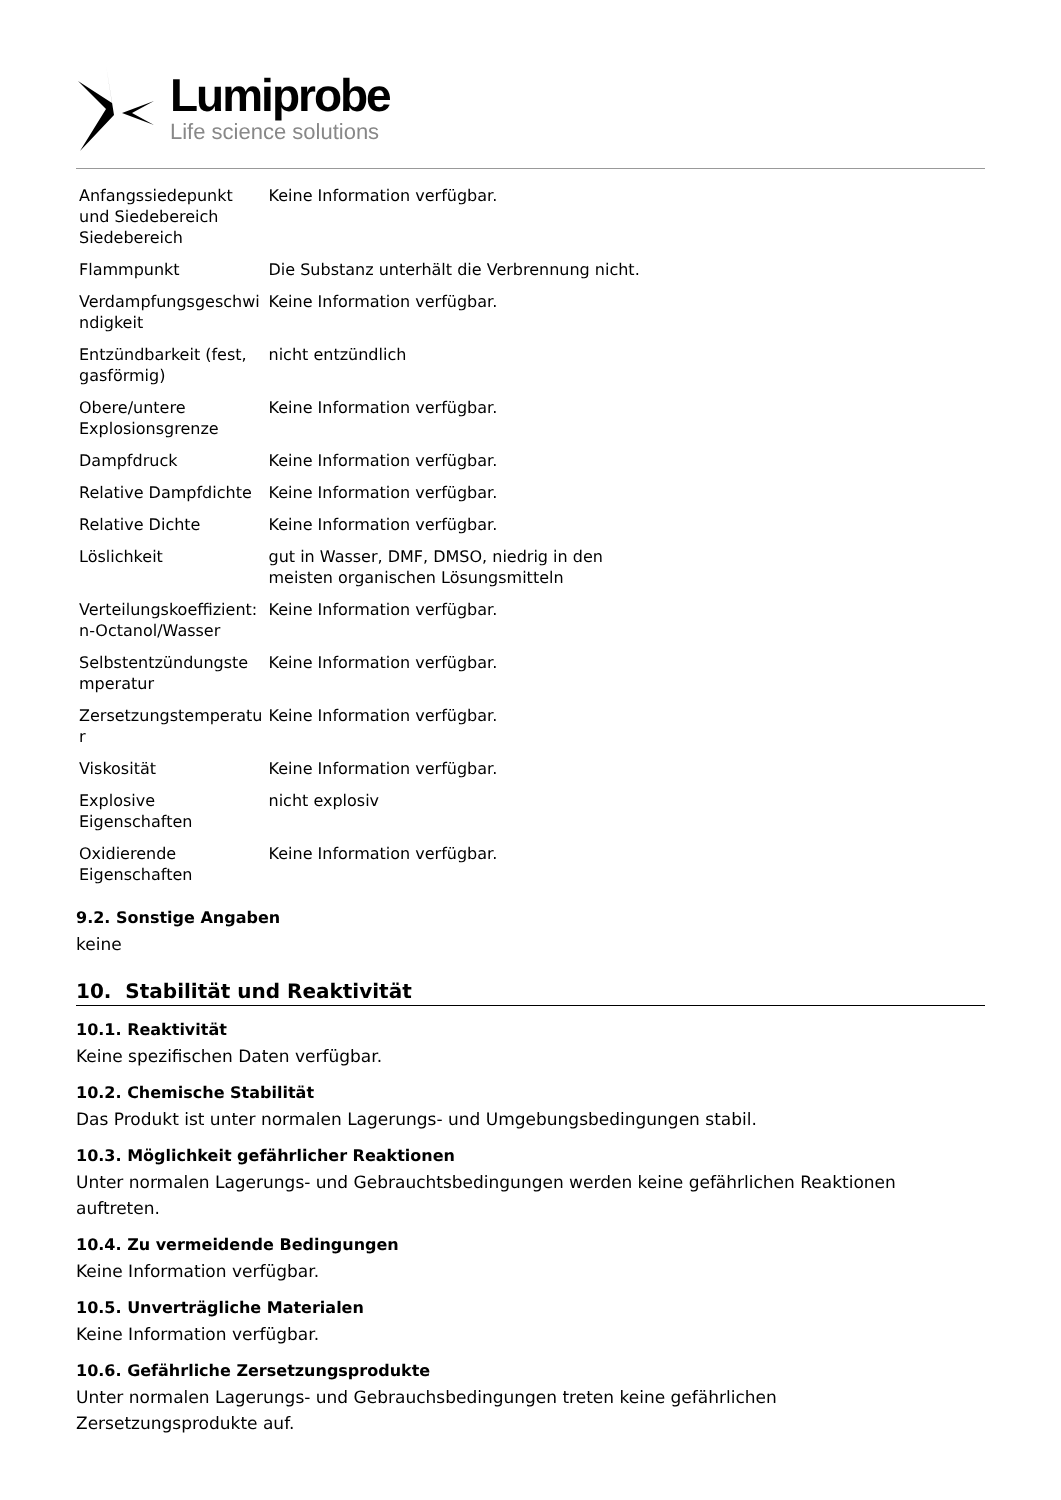Lumiprobe
Life science solutions
| Anfangssiedepunkt und Siedebereich Siedebereich | Keine Information verfügbar. |
| Flammpunkt | Die Substanz unterhält die Verbrennung nicht. |
| Verdampfungsgeschwi ndigkeit | Keine Information verfügbar. |
| Entzündbarkeit (fest, gasförmig) | nicht entzündlich |
| Obere/untere Explosionsgrenze | Keine Information verfügbar. |
| Dampfdruck | Keine Information verfügbar. |
| Relative Dampfdichte | Keine Information verfügbar. |
| Relative Dichte | Keine Information verfügbar. |
| Löslichkeit | gut in Wasser, DMF, DMSO, niedrig in den meisten organischen Lösungsmitteln |
| Verteilungskoeffizient: n-Octanol/Wasser | Keine Information verfügbar. |
| Selbstentzündungste mperatur | Keine Information verfügbar. |
| Zersetzungstemperatu r | Keine Information verfügbar. |
| Viskosität | Keine Information verfügbar. |
| Explosive Eigenschaften | nicht explosiv |
| Oxidierende Eigenschaften | Keine Information verfügbar. |
9.2. Sonstige Angaben
keine
10. Stabilität und Reaktivität
10.1. Reaktivität
Keine spezifischen Daten verfügbar.
10.2. Chemische Stabilität
Das Produkt ist unter normalen Lagerungs- und Umgebungsbedingungen stabil.
10.3. Möglichkeit gefährlicher Reaktionen
Unter normalen Lagerungs- und Gebrauchtsbedingungen werden keine gefährlichen Reaktionen auftreten.
10.4. Zu vermeidende Bedingungen
Keine Information verfügbar.
10.5. Unverträgliche Materialen
Keine Information verfügbar.
10.6. Gefährliche Zersetzungsprodukte
Unter normalen Lagerungs- und Gebrauchsbedingungen treten keine gefährlichen
Zersetzungsprodukte auf.